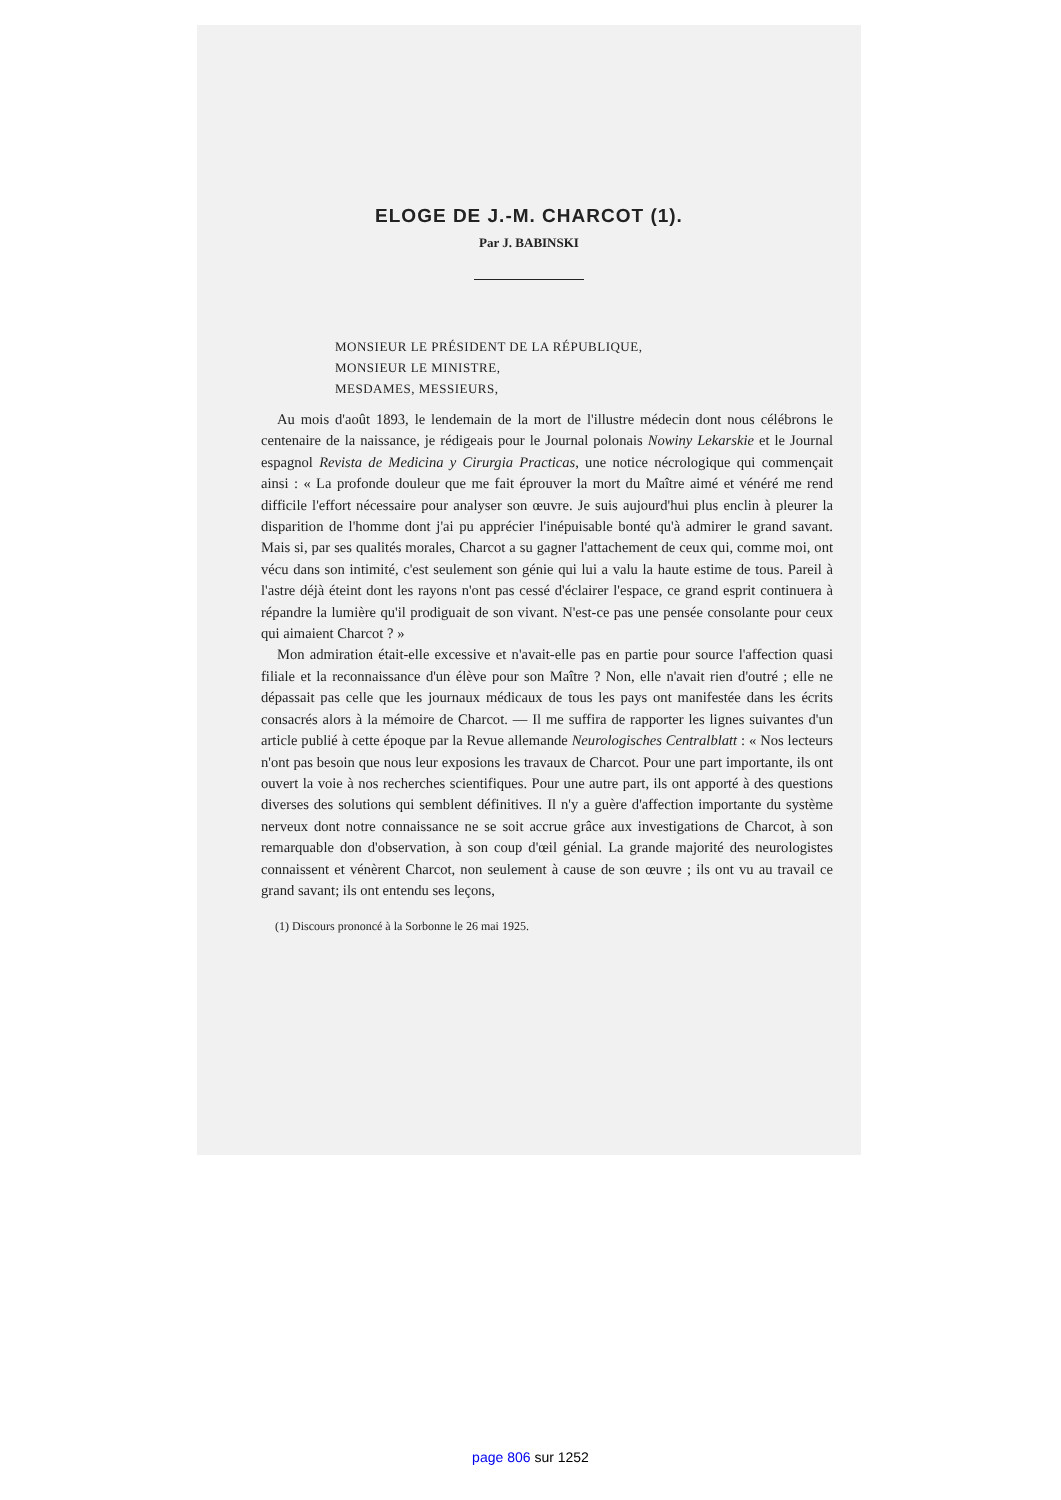ELOGE DE J.-M. CHARCOT (1).
Par J. BABINSKI
MONSIEUR LE PRÉSIDENT DE LA RÉPUBLIQUE,
MONSIEUR LE MINISTRE,
MESDAMES, MESSIEURS,
Au mois d'août 1893, le lendemain de la mort de l'illustre médecin dont nous célébrons le centenaire de la naissance, je rédigeais pour le Journal polonais Nowiny Lekarskie et le Journal espagnol Revista de Medicina y Cirurgia Practicas, une notice nécrologique qui commençait ainsi : « La profonde douleur que me fait éprouver la mort du Maître aimé et vénéré me rend difficile l'effort nécessaire pour analyser son œuvre. Je suis aujourd'hui plus enclin à pleurer la disparition de l'homme dont j'ai pu apprécier l'inépuisable bonté qu'à admirer le grand savant. Mais si, par ses qualités morales, Charcot a su gagner l'attachement de ceux qui, comme moi, ont vécu dans son intimité, c'est seulement son génie qui lui a valu la haute estime de tous. Pareil à l'astre déjà éteint dont les rayons n'ont pas cessé d'éclairer l'espace, ce grand esprit continuera à répandre la lumière qu'il prodiguait de son vivant. N'est-ce pas une pensée consolante pour ceux qui aimaient Charcot ? »
Mon admiration était-elle excessive et n'avait-elle pas en partie pour source l'affection quasi filiale et la reconnaissance d'un élève pour son Maître ? Non, elle n'avait rien d'outré ; elle ne dépassait pas celle que les journaux médicaux de tous les pays ont manifestée dans les écrits consacrés alors à la mémoire de Charcot. — Il me suffira de rapporter les lignes suivantes d'un article publié à cette époque par la Revue allemande Neurologisches Centralblatt : « Nos lecteurs n'ont pas besoin que nous leur exposions les travaux de Charcot. Pour une part importante, ils ont ouvert la voie à nos recherches scientifiques. Pour une autre part, ils ont apporté à des questions diverses des solutions qui semblent définitives. Il n'y a guère d'affection importante du système nerveux dont notre connaissance ne se soit accrue grâce aux investigations de Charcot, à son remarquable don d'observation, à son coup d'œil génial. La grande majorité des neurologistes connaissent et vénèrent Charcot, non seulement à cause de son œuvre ; ils ont vu au travail ce grand savant; ils ont entendu ses leçons,
(1) Discours prononcé à la Sorbonne le 26 mai 1925.
page 806 sur 1252